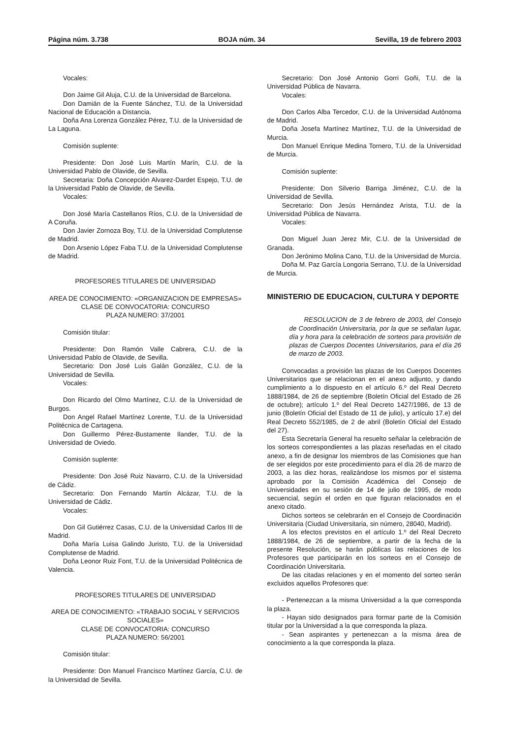Página núm. 3.738 BOJA núm. 34 Sevilla, 19 de febrero 2003
Vocales:
Don Jaime Gil Aluja, C.U. de la Universidad de Barcelona.
Don Damián de la Fuente Sánchez, T.U. de la Universidad Nacional de Educación a Distancia.
Doña Ana Lorenza González Pérez, T.U. de la Universidad de La Laguna.
Comisión suplente:
Presidente: Don José Luis Martín Marín, C.U. de la Universidad Pablo de Olavide, de Sevilla.
Secretaria: Doña Concepción Alvarez-Dardet Espejo, T.U. de la Universidad Pablo de Olavide, de Sevilla.
Vocales:
Don José María Castellanos Ríos, C.U. de la Universidad de A Coruña.
Don Javier Zornoza Boy, T.U. de la Universidad Complutense de Madrid.
Don Arsenio López Faba T.U. de la Universidad Complutense de Madrid.
PROFESORES TITULARES DE UNIVERSIDAD
AREA DE CONOCIMIENTO: «ORGANIZACION DE EMPRESAS»
CLASE DE CONVOCATORIA: CONCURSO
PLAZA NUMERO: 37/2001
Comisión titular:
Presidente: Don Ramón Valle Cabrera, C.U. de la Universidad Pablo de Olavide, de Sevilla.
Secretario: Don José Luis Galán González, C.U. de la Universidad de Sevilla.
Vocales:
Don Ricardo del Olmo Martínez, C.U. de la Universidad de Burgos.
Don Angel Rafael Martínez Lorente, T.U. de la Universidad Politécnica de Cartagena.
Don Guillermo Pérez-Bustamente Ilander, T.U. de la Universidad de Oviedo.
Comisión suplente:
Presidente: Don José Ruiz Navarro, C.U. de la Universidad de Cádiz.
Secretario: Don Fernando Martín Alcázar, T.U. de la Universidad de Cádiz.
Vocales:
Don Gil Gutiérrez Casas, C.U. de la Universidad Carlos III de Madrid.
Doña María Luisa Galindo Juristo, T.U. de la Universidad Complutense de Madrid.
Doña Leonor Ruiz Font, T.U. de la Universidad Politécnica de Valencia.
PROFESORES TITULARES DE UNIVERSIDAD
AREA DE CONOCIMIENTO: «TRABAJO SOCIAL Y SERVICIOS SOCIALES»
CLASE DE CONVOCATORIA: CONCURSO
PLAZA NUMERO: 56/2001
Comisión titular:
Presidente: Don Manuel Francisco Martínez García, C.U. de la Universidad de Sevilla.
Secretario: Don José Antonio Gorri Goñi, T.U. de la Universidad Pública de Navarra.
Vocales:
Don Carlos Alba Tercedor, C.U. de la Universidad Autónoma de Madrid.
Doña Josefa Martínez Martínez, T.U. de la Universidad de Murcia.
Don Manuel Enrique Medina Tornero, T.U. de la Universidad de Murcia.
Comisión suplente:
Presidente: Don Silverio Barriga Jiménez, C.U. de la Universidad de Sevilla.
Secretario: Don Jesús Hernández Arista, T.U. de la Universidad Pública de Navarra.
Vocales:
Don Miguel Juan Jerez Mir, C.U. de la Universidad de Granada.
Don Jerónimo Molina Cano, T.U. de la Universidad de Murcia.
Doña M. Paz García Longoria Serrano, T.U. de la Universidad de Murcia.
MINISTERIO DE EDUCACION, CULTURA Y DEPORTE
RESOLUCION de 3 de febrero de 2003, del Consejo de Coordinación Universitaria, por la que se señalan lugar, día y hora para la celebración de sorteos para provisión de plazas de Cuerpos Docentes Universitarios, para el día 26 de marzo de 2003.
Convocadas a provisión las plazas de los Cuerpos Docentes Universitarios que se relacionan en el anexo adjunto, y dando cumplimiento a lo dispuesto en el artículo 6.º del Real Decreto 1888/1984, de 26 de septiembre (Boletín Oficial del Estado de 26 de octubre); artículo 1.º del Real Decreto 1427/1986, de 13 de junio (Boletín Oficial del Estado de 11 de julio), y artículo 17.e) del Real Decreto 552/1985, de 2 de abril (Boletín Oficial del Estado del 27).
Esta Secretaría General ha resuelto señalar la celebración de los sorteos correspondientes a las plazas reseñadas en el citado anexo, a fin de designar los miembros de las Comisiones que han de ser elegidos por este procedimiento para el día 26 de marzo de 2003, a las diez horas, realizándose los mismos por el sistema aprobado por la Comisión Académica del Consejo de Universidades en su sesión de 14 de julio de 1995, de modo secuencial, según el orden en que figuran relacionados en el anexo citado.
Dichos sorteos se celebrarán en el Consejo de Coordinación Universitaria (Ciudad Universitaria, sin número, 28040, Madrid).
A los efectos previstos en el artículo 1.º del Real Decreto 1888/1984, de 26 de septiembre, a partir de la fecha de la presente Resolución, se harán públicas las relaciones de los Profesores que participarán en los sorteos en el Consejo de Coordinación Universitaria.
De las citadas relaciones y en el momento del sorteo serán excluidos aquellos Profesores que:
- Pertenezcan a la misma Universidad a la que corresponda la plaza.
- Hayan sido designados para formar parte de la Comisión titular por la Universidad a la que corresponda la plaza.
- Sean aspirantes y pertenezcan a la misma área de conocimiento a la que corresponda la plaza.